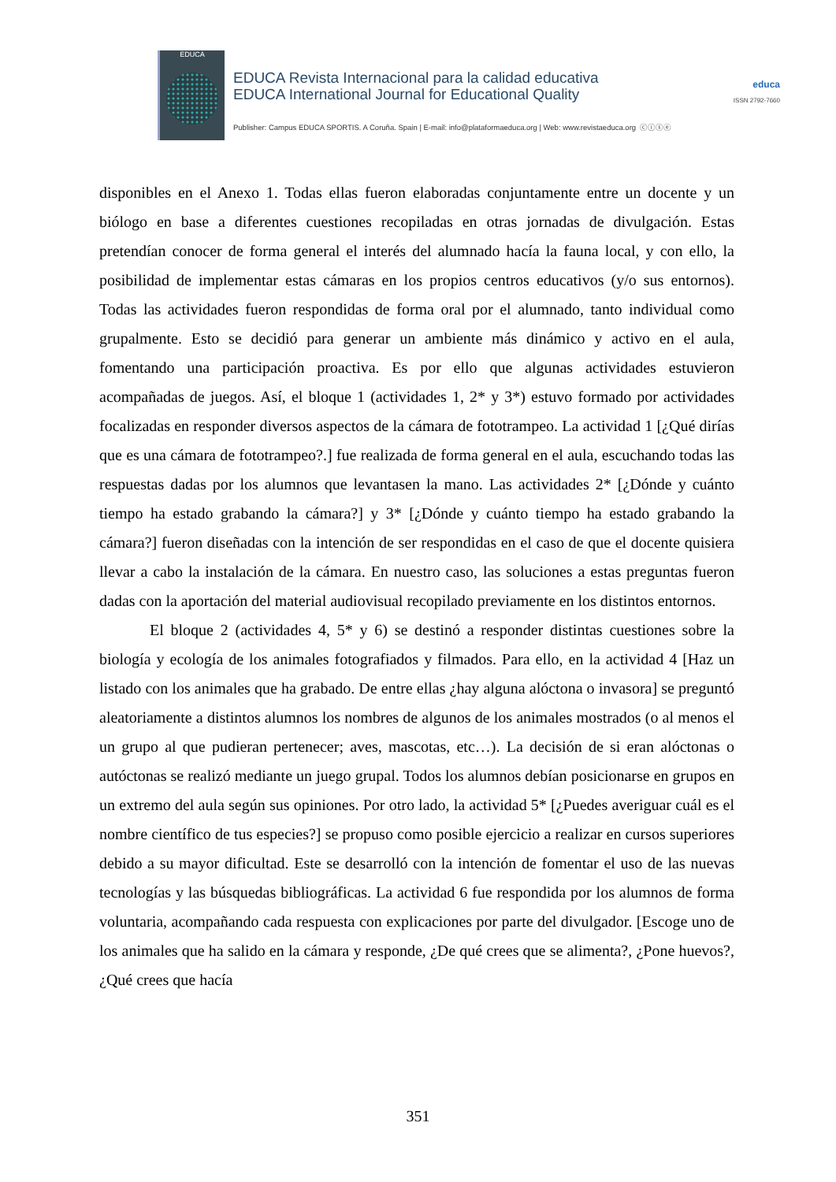EDUCA
EDUCA Revista Internacional para la calidad educativa
EDUCA International Journal for Educational Quality
Publisher: Campus EDUCA SPORTIS. A Coruña. Spain | E-mail: info@plataformaeduca.org | Web: www.revistaeduca.org ⓒⓘⓢⓔ
educa
ISSN 2792-7660
disponibles en el Anexo 1. Todas ellas fueron elaboradas conjuntamente entre un docente y un biólogo en base a diferentes cuestiones recopiladas en otras jornadas de divulgación. Estas pretendían conocer de forma general el interés del alumnado hacía la fauna local, y con ello, la posibilidad de implementar estas cámaras en los propios centros educativos (y/o sus entornos). Todas las actividades fueron respondidas de forma oral por el alumnado, tanto individual como grupalmente. Esto se decidió para generar un ambiente más dinámico y activo en el aula, fomentando una participación proactiva. Es por ello que algunas actividades estuvieron acompañadas de juegos. Así, el bloque 1 (actividades 1, 2* y 3*) estuvo formado por actividades focalizadas en responder diversos aspectos de la cámara de fototrampeo. La actividad 1 [¿Qué dirías que es una cámara de fototrampeo?.] fue realizada de forma general en el aula, escuchando todas las respuestas dadas por los alumnos que levantasen la mano. Las actividades 2* [¿Dónde y cuánto tiempo ha estado grabando la cámara?] y 3* [¿Dónde y cuánto tiempo ha estado grabando la cámara?] fueron diseñadas con la intención de ser respondidas en el caso de que el docente quisiera llevar a cabo la instalación de la cámara. En nuestro caso, las soluciones a estas preguntas fueron dadas con la aportación del material audiovisual recopilado previamente en los distintos entornos.
El bloque 2 (actividades 4, 5* y 6) se destinó a responder distintas cuestiones sobre la biología y ecología de los animales fotografiados y filmados. Para ello, en la actividad 4 [Haz un listado con los animales que ha grabado. De entre ellas ¿hay alguna alóctona o invasora] se preguntó aleatoriamente a distintos alumnos los nombres de algunos de los animales mostrados (o al menos el un grupo al que pudieran pertenecer; aves, mascotas, etc…). La decisión de si eran alóctonas o autóctonas se realizó mediante un juego grupal. Todos los alumnos debían posicionarse en grupos en un extremo del aula según sus opiniones. Por otro lado, la actividad 5* [¿Puedes averiguar cuál es el nombre científico de tus especies?] se propuso como posible ejercicio a realizar en cursos superiores debido a su mayor dificultad. Este se desarrolló con la intención de fomentar el uso de las nuevas tecnologías y las búsquedas bibliográficas. La actividad 6 fue respondida por los alumnos de forma voluntaria, acompañando cada respuesta con explicaciones por parte del divulgador. [Escoge uno de los animales que ha salido en la cámara y responde, ¿De qué crees que se alimenta?, ¿Pone huevos?, ¿Qué crees que hacía
351